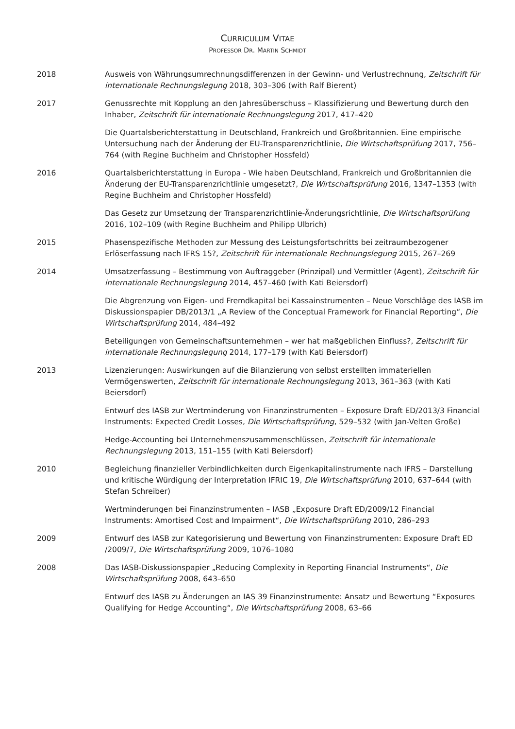CURRICULUM VITAE
PROFESSOR DR. MARTIN SCHMIDT
2018 Ausweis von Währungsumrechnungsdifferenzen in der Gewinn- und Verlustrechnung, Zeitschrift für internationale Rechnungslegung 2018, 303–306 (with Ralf Bierent)
2017 Genussrechte mit Kopplung an den Jahresüberschuss – Klassifizierung und Bewertung durch den Inhaber, Zeitschrift für internationale Rechnungslegung 2017, 417–420
Die Quartalsberichterstattung in Deutschland, Frankreich und Großbritannien. Eine empirische Untersuchung nach der Änderung der EU-Transparenzrichtlinie, Die Wirtschaftsprüfung 2017, 756–764 (with Regine Buchheim and Christopher Hossfeld)
2016 Quartalsberichterstattung in Europa - Wie haben Deutschland, Frankreich und Großbritannien die Änderung der EU-Transparenzrichtlinie umgesetzt?, Die Wirtschaftsprüfung 2016, 1347–1353 (with Regine Buchheim and Christopher Hossfeld)
Das Gesetz zur Umsetzung der Transparenzrichtlinie-Änderungsrichtlinie, Die Wirtschaftsprüfung 2016, 102–109 (with Regine Buchheim and Philipp Ulbrich)
2015 Phasenspezifische Methoden zur Messung des Leistungsfortschritts bei zeitraumbezogener Erlöserfassung nach IFRS 15?, Zeitschrift für internationale Rechnungslegung 2015, 267–269
2014 Umsatzerfassung – Bestimmung von Auftraggeber (Prinzipal) und Vermittler (Agent), Zeitschrift für internationale Rechnungslegung 2014, 457–460 (with Kati Beiersdorf)
Die Abgrenzung von Eigen- und Fremdkapital bei Kassainstrumenten – Neue Vorschläge des IASB im Diskussionspapier DB/2013/1 „A Review of the Conceptual Framework for Financial Reporting“, Die Wirtschaftsprüfung 2014, 484–492
Beteiligungen von Gemeinschaftsunternehmen – wer hat maßgeblichen Einfluss?, Zeitschrift für internationale Rechnungslegung 2014, 177–179 (with Kati Beiersdorf)
2013 Lizenzierungen: Auswirkungen auf die Bilanzierung von selbst erstellten immateriellen Vermögenswerten, Zeitschrift für internationale Rechnungslegung 2013, 361–363 (with Kati Beiersdorf)
Entwurf des IASB zur Wertminderung von Finanzinstrumenten – Exposure Draft ED/2013/3 Financial Instruments: Expected Credit Losses, Die Wirtschaftsprüfung, 529–532 (with Jan-Velten Große)
Hedge-Accounting bei Unternehmenszusammenschlüssen, Zeitschrift für internationale Rechnungslegung 2013, 151–155 (with Kati Beiersdorf)
2010 Begleichung finanzieller Verbindlichkeiten durch Eigenkapitalinstrumente nach IFRS – Darstellung und kritische Würdigung der Interpretation IFRIC 19, Die Wirtschaftsprüfung 2010, 637–644 (with Stefan Schreiber)
Wertminderungen bei Finanzinstrumenten – IASB „Exposure Draft ED/2009/12 Financial Instruments: Amortised Cost and Impairment“, Die Wirtschaftsprüfung 2010, 286–293
2009 Entwurf des IASB zur Kategorisierung und Bewertung von Finanzinstrumenten: Exposure Draft ED /2009/7, Die Wirtschaftsprüfung 2009, 1076–1080
2008 Das IASB-Diskussionspapier „Reducing Complexity in Reporting Financial Instruments“, Die Wirtschaftsprüfung 2008, 643–650
Entwurf des IASB zu Änderungen an IAS 39 Finanzinstrumente: Ansatz und Bewertung “Exposures Qualifying for Hedge Accounting“, Die Wirtschaftsprüfung 2008, 63–66